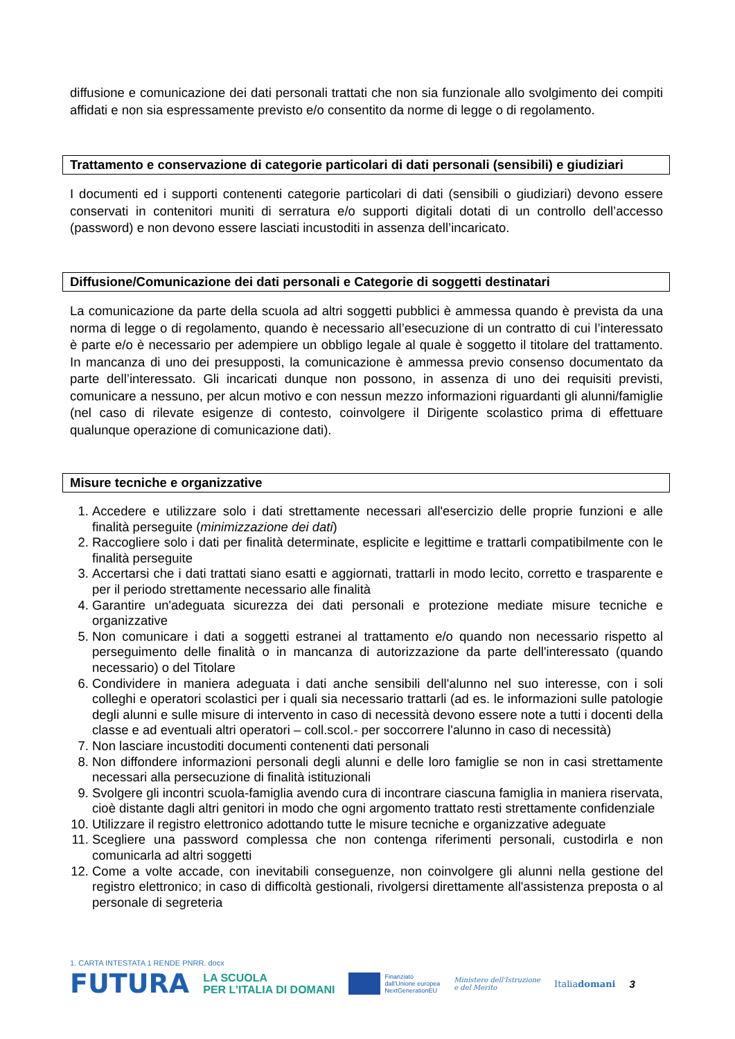diffusione e comunicazione dei dati personali trattati che non sia funzionale allo svolgimento dei compiti affidati e non sia espressamente previsto e/o consentito da norme di legge o di regolamento.
Trattamento e conservazione di categorie particolari di dati personali (sensibili) e giudiziari
I documenti ed i supporti contenenti categorie particolari di dati (sensibili o giudiziari) devono essere conservati in contenitori muniti di serratura e/o supporti digitali dotati di un controllo dell’accesso (password) e non devono essere lasciati incustoditi in assenza dell’incaricato.
Diffusione/Comunicazione dei dati personali e Categorie di soggetti destinatari
La comunicazione da parte della scuola ad altri soggetti pubblici è ammessa quando è prevista da una norma di legge o di regolamento, quando è necessario all’esecuzione di un contratto di cui l’interessato è parte e/o è necessario per adempiere un obbligo legale al quale è soggetto il titolare del trattamento. In mancanza di uno dei presupposti, la comunicazione è ammessa previo consenso documentato da parte dell’interessato. Gli incaricati dunque non possono, in assenza di uno dei requisiti previsti, comunicare a nessuno, per alcun motivo e con nessun mezzo informazioni riguardanti gli alunni/famiglie (nel caso di rilevate esigenze di contesto, coinvolgere il Dirigente scolastico prima di effettuare qualunque operazione di comunicazione dati).
Misure tecniche e organizzative
1. Accedere e utilizzare solo i dati strettamente necessari all'esercizio delle proprie funzioni e alle finalità perseguite (minimizzazione dei dati)
2. Raccogliere solo i dati per finalità determinate, esplicite e legittime e trattarli compatibilmente con le finalità perseguite
3. Accertarsi che i dati trattati siano esatti e aggiornati, trattarli in modo lecito, corretto e trasparente e per il periodo strettamente necessario alle finalità
4. Garantire un'adeguata sicurezza dei dati personali e protezione mediate misure tecniche e organizzative
5. Non comunicare i dati a soggetti estranei al trattamento e/o quando non necessario rispetto al perseguimento delle finalità o in mancanza di autorizzazione da parte dell'interessato (quando necessario) o del Titolare
6. Condividere in maniera adeguata i dati anche sensibili dell'alunno nel suo interesse, con i soli colleghi e operatori scolastici per i quali sia necessario trattarli (ad es. le informazioni sulle patologie degli alunni e sulle misure di intervento in caso di necessità devono essere note a tutti i docenti della classe e ad eventuali altri operatori – coll.scol.- per soccorrere l'alunno in caso di necessità)
7. Non lasciare incustoditi documenti contenenti dati personali
8. Non diffondere informazioni personali degli alunni e delle loro famiglie se non in casi strettamente necessari alla persecuzione di finalità istituzionali
9. Svolgere gli incontri scuola-famiglia avendo cura di incontrare ciascuna famiglia in maniera riservata, cioè distante dagli altri genitori in modo che ogni argomento trattato resti strettamente confidenziale
10. Utilizzare il registro elettronico adottando tutte le misure tecniche e organizzative adeguate
11. Scegliere una password complessa che non contenga riferimenti personali, custodirla e non comunicarla ad altri soggetti
12. Come a volte accade, con inevitabili conseguenze, non coinvolgere gli alunni nella gestione del registro elettronico; in caso di difficoltà gestionali, rivolgersi direttamente all'assistenza preposta o al personale di segreteria
1. CARTA INTESTATA 1 RENDE PNRR. docx
FUTURA LA SCUOLA
PER L’ITALIA DI DOMANI Finanziato
dall'Unione europea
NextGenerationEU Ministero dell'Istruzione
e del Merito Italiadomani 3